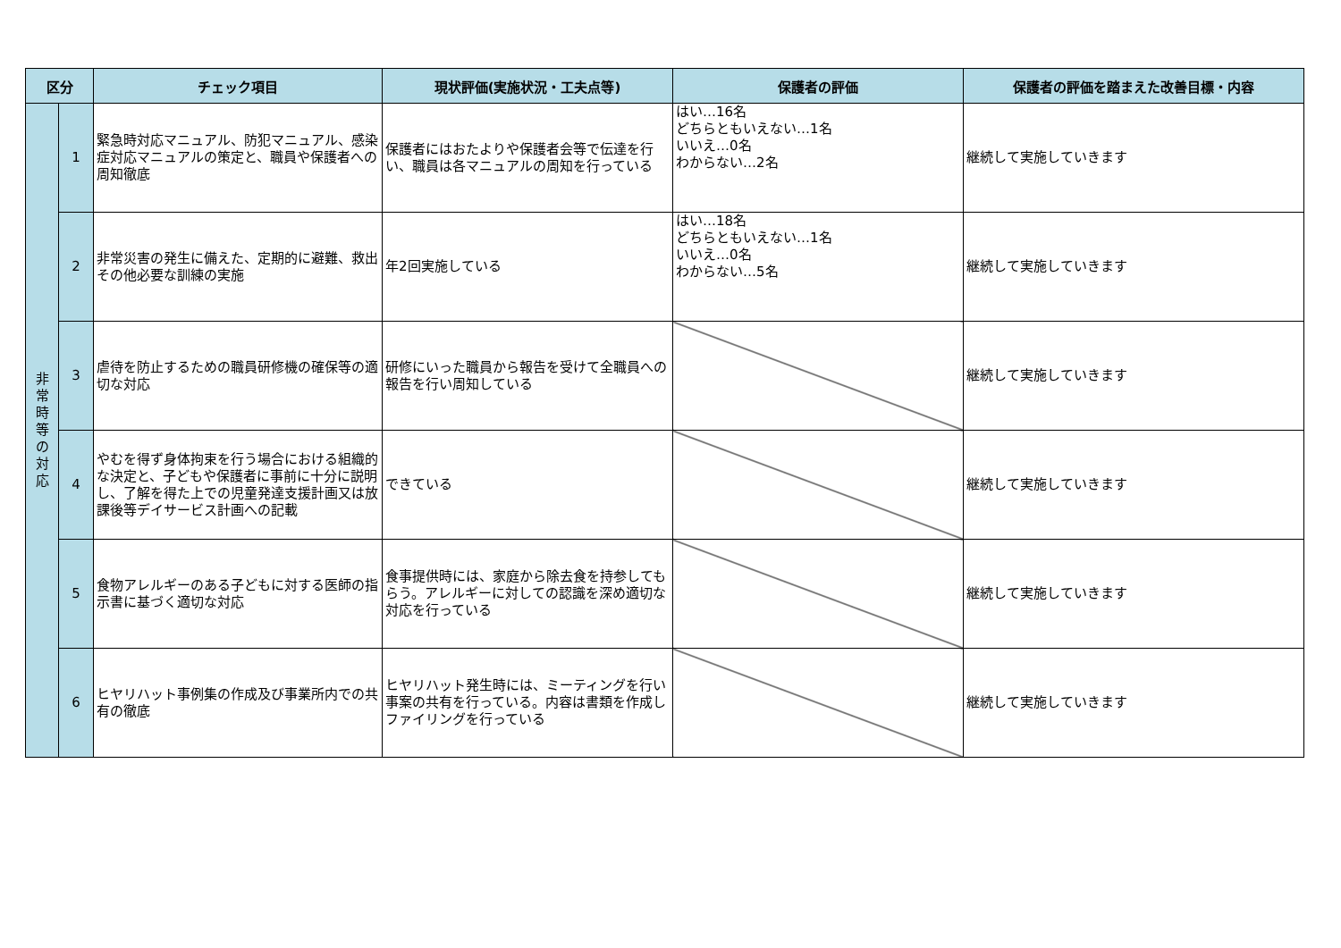| 区分 | | チェック項目 | 現状評価(実施状況・工夫点等) | 保護者の評価 | 保護者の評価を踏まえた改善目標・内容 |
| --- | --- | --- | --- | --- | --- |
| 非 常 時 等 の 対 応 | 1 | 緊急時対応マニュアル、防犯マニュアル、感染症対応マニュアルの策定と、職員や保護者への周知徹底 | 保護者にはおたよりや保護者会等で伝達を行い、職員は各マニュアルの周知を行っている | はい…16名 どちらともいえない…1名 いいえ…0名 わからない…2名 | 継続して実施していきます |
| | 2 | 非常災害の発生に備えた、定期的に避難、救出その他必要な訓練の実施 | 年2回実施している | はい…18名 どちらともいえない…1名 いいえ…0名 わからない…5名 | 継続して実施していきます |
| | 3 | 虐待を防止するための職員研修機の確保等の適切な対応 | 研修にいった職員から報告を受けて全職員への報告を行い周知している | | 継続して実施していきます |
| | 4 | やむを得ず身体拘束を行う場合における組織的な決定と、子どもや保護者に事前に十分に説明し、了解を得た上での児童発達支援計画又は放課後等デイサービス計画への記載 | できている | | 継続して実施していきます |
| | 5 | 食物アレルギーのある子どもに対する医師の指示書に基づく適切な対応 | 食事提供時には、家庭から除去食を持参してもらう。アレルギーに対しての認識を深め適切な対応を行っている | | 継続して実施していきます |
| | 6 | ヒヤリハット事例集の作成及び事業所内での共有の徹底 | ヒヤリハット発生時には、ミーティングを行い事案の共有を行っている。内容は書類を作成しファイリングを行っている | | 継続して実施していきます |